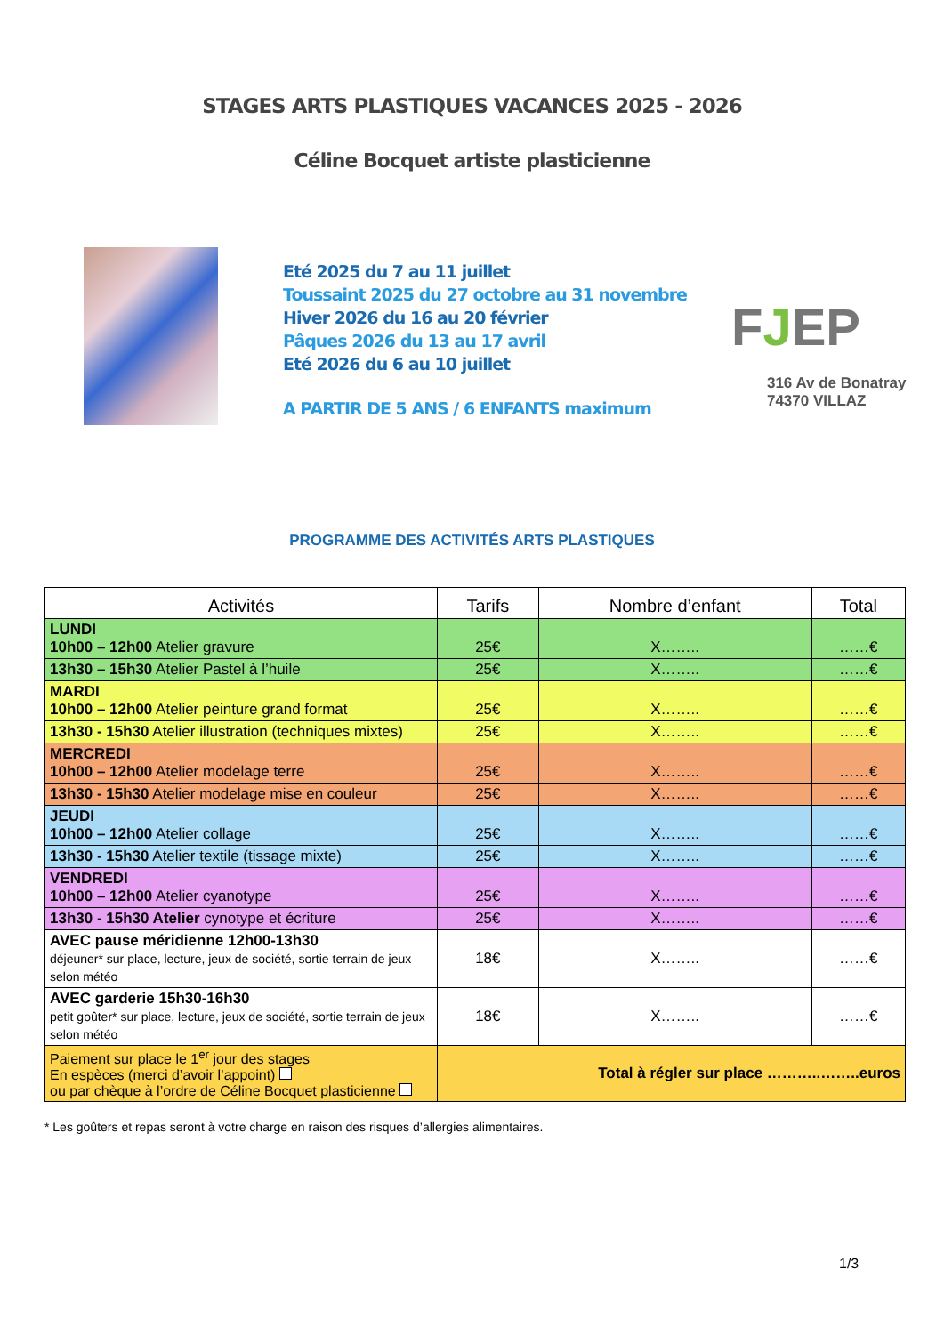STAGES ARTS PLASTIQUES VACANCES 2025 - 2026
Céline Bocquet artiste plasticienne
Eté 2025 du 7 au 11 juillet
Toussaint 2025 du 27 octobre au 31 novembre
Hiver 2026 du 16 au 20 février
Pâques 2026 du 13 au 17 avril
Eté 2026 du 6 au 10 juillet
A PARTIR DE 5 ANS / 6 ENFANTS maximum
FJEP
316 Av de Bonatray
74370 VILLAZ
PROGRAMME DES ACTIVITÉS ARTS PLASTIQUES
| Activités | Tarifs | Nombre d’enfant | Total |
| --- | --- | --- | --- |
| LUNDI 10h00 – 12h00 Atelier gravure | 25€ | X…….. | ……€ |
| 13h30 – 15h30 Atelier Pastel à l’huile | 25€ | X…….. | ……€ |
| MARDI 10h00 – 12h00 Atelier peinture grand format | 25€ | X…….. | ……€ |
| 13h30 - 15h30 Atelier illustration (techniques mixtes) | 25€ | X…….. | ……€ |
| MERCREDI 10h00 – 12h00 Atelier modelage terre | 25€ | X…….. | ……€ |
| 13h30 - 15h30 Atelier modelage mise en couleur | 25€ | X…….. | ……€ |
| JEUDI 10h00 – 12h00 Atelier collage | 25€ | X…….. | ……€ |
| 13h30 - 15h30 Atelier textile (tissage mixte) | 25€ | X…….. | ……€ |
| VENDREDI 10h00 – 12h00 Atelier cyanotype | 25€ | X…….. | ……€ |
| 13h30 - 15h30 Atelier cynotype et écriture | 25€ | X…….. | ……€ |
| AVEC pause méridienne 12h00-13h30 déjeuner* sur place, lecture, jeux de société, sortie terrain de jeux selon météo | 18€ | X…….. | ……€ |
| AVEC garderie 15h30-16h30 petit goûter* sur place, lecture, jeux de société, sortie terrain de jeux selon météo | 18€ | X…….. | ……€ |
| Paiement sur place le 1<sup>er</sup> jour des stages En espèces (merci d’avoir l’appoint) ou par chèque à l’ordre de Céline Bocquet plasticienne | Total à régler sur place ………..……..euros | | |
* Les goûters et repas seront à votre charge en raison des risques d’allergies alimentaires.
1/3